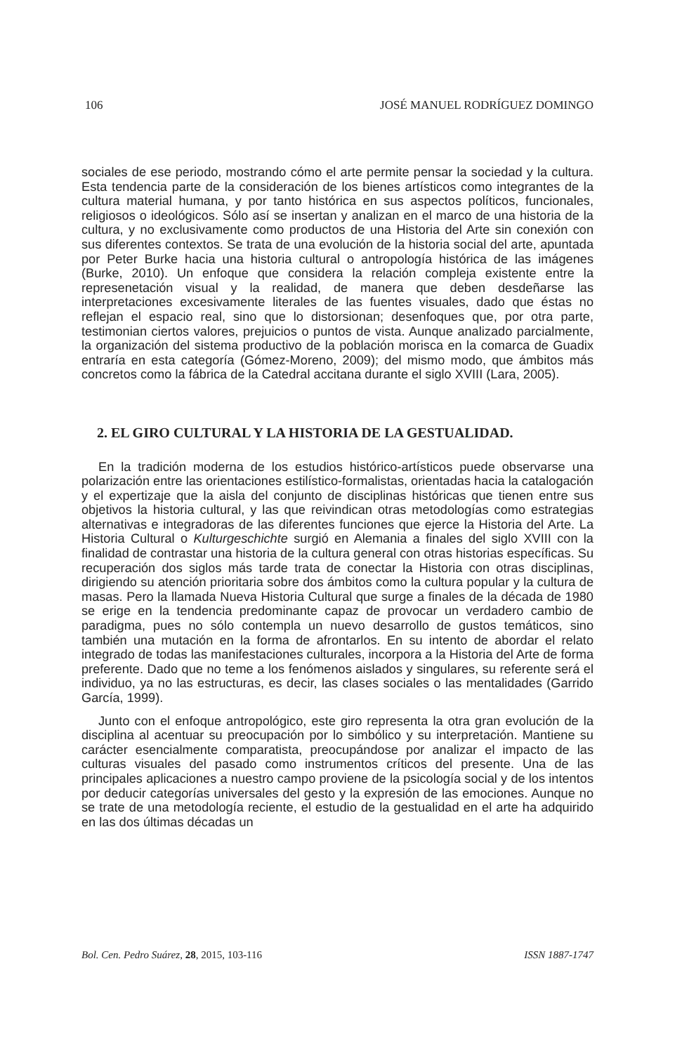106 JOSÉ MANUEL RODRÍGUEZ DOMINGO
sociales de ese periodo, mostrando cómo el arte permite pensar la sociedad y la cultura. Esta tendencia parte de la consideración de los bienes artísticos como integrantes de la cultura material humana, y por tanto histórica en sus aspectos políticos, funcionales, religiosos o ideológicos. Sólo así se insertan y analizan en el marco de una historia de la cultura, y no exclusivamente como productos de una Historia del Arte sin conexión con sus diferentes contextos. Se trata de una evolución de la historia social del arte, apuntada por Peter Burke hacia una historia cultural o antropología histórica de las imágenes (Burke, 2010). Un enfoque que considera la relación compleja existente entre la represenetación visual y la realidad, de manera que deben desdeñarse las interpretaciones excesivamente literales de las fuentes visuales, dado que éstas no reflejan el espacio real, sino que lo distorsionan; desenfoques que, por otra parte, testimonian ciertos valores, prejuicios o puntos de vista. Aunque analizado parcialmente, la organización del sistema productivo de la población morisca en la comarca de Guadix entraría en esta categoría (Gómez-Moreno, 2009); del mismo modo, que ámbitos más concretos como la fábrica de la Catedral accitana durante el siglo XVIII (Lara, 2005).
2. EL GIRO CULTURAL Y LA HISTORIA DE LA GESTUALIDAD.
En la tradición moderna de los estudios histórico-artísticos puede observarse una polarización entre las orientaciones estilístico-formalistas, orientadas hacia la catalogación y el expertizaje que la aisla del conjunto de disciplinas históricas que tienen entre sus objetivos la historia cultural, y las que reivindican otras metodologías como estrategias alternativas e integradoras de las diferentes funciones que ejerce la Historia del Arte. La Historia Cultural o Kulturgeschichte surgió en Alemania a finales del siglo XVIII con la finalidad de contrastar una historia de la cultura general con otras historias específicas. Su recuperación dos siglos más tarde trata de conectar la Historia con otras disciplinas, dirigiendo su atención prioritaria sobre dos ámbitos como la cultura popular y la cultura de masas. Pero la llamada Nueva Historia Cultural que surge a finales de la década de 1980 se erige en la tendencia predominante capaz de provocar un verdadero cambio de paradigma, pues no sólo contempla un nuevo desarrollo de gustos temáticos, sino también una mutación en la forma de afrontarlos. En su intento de abordar el relato integrado de todas las manifestaciones culturales, incorpora a la Historia del Arte de forma preferente. Dado que no teme a los fenómenos aislados y singulares, su referente será el individuo, ya no las estructuras, es decir, las clases sociales o las mentalidades (Garrido García, 1999).
Junto con el enfoque antropológico, este giro representa la otra gran evolución de la disciplina al acentuar su preocupación por lo simbólico y su interpretación. Mantiene su carácter esencialmente comparatista, preocupándose por analizar el impacto de las culturas visuales del pasado como instrumentos críticos del presente. Una de las principales aplicaciones a nuestro campo proviene de la psicología social y de los intentos por deducir categorías universales del gesto y la expresión de las emociones. Aunque no se trate de una metodología reciente, el estudio de la gestualidad en el arte ha adquirido en las dos últimas décadas un
Bol. Cen. Pedro Suárez, 28, 2015, 103-116 ISSN 1887-1747